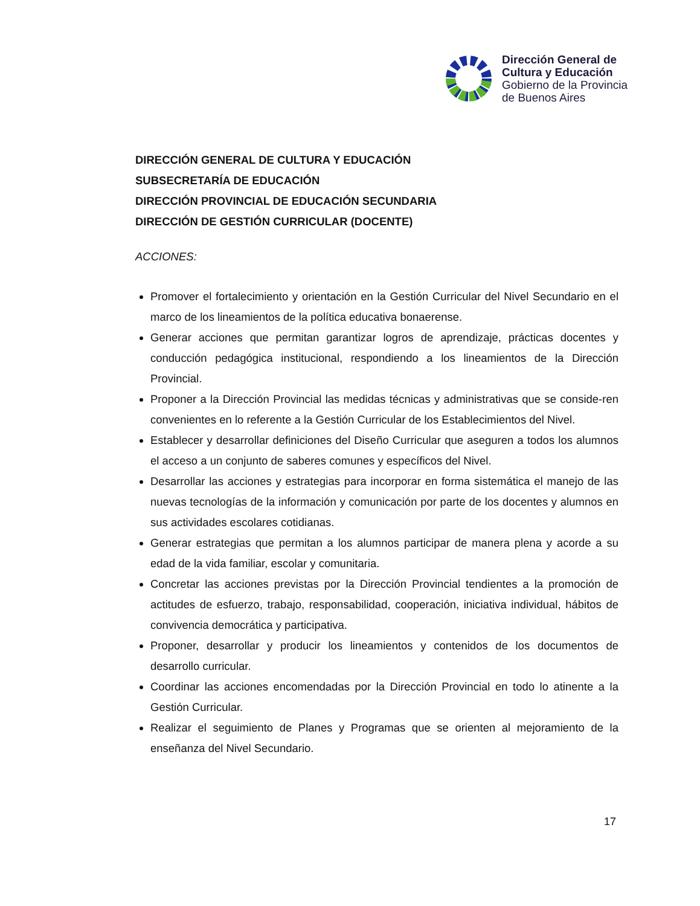Dirección General de
Cultura y Educación
Gobierno de la Provincia
de Buenos Aires
DIRECCIÓN GENERAL DE CULTURA Y EDUCACIÓN
SUBSECRETARÍA DE EDUCACIÓN
DIRECCIÓN PROVINCIAL DE EDUCACIÓN SECUNDARIA
DIRECCIÓN DE GESTIÓN CURRICULAR (DOCENTE)
ACCIONES:
Promover el fortalecimiento y orientación en la Gestión Curricular del Nivel Secundario en el marco de los lineamientos de la política educativa bonaerense.
Generar acciones que permitan garantizar logros de aprendizaje, prácticas docentes y conducción pedagógica institucional, respondiendo a los lineamientos de la Dirección Provincial.
Proponer a la Dirección Provincial las medidas técnicas y administrativas que se conside-ren convenientes en lo referente a la Gestión Curricular de los Establecimientos del Nivel.
Establecer y desarrollar definiciones del Diseño Curricular que aseguren a todos los alumnos el acceso a un conjunto de saberes comunes y específicos del Nivel.
Desarrollar las acciones y estrategias para incorporar en forma sistemática el manejo de las nuevas tecnologías de la información y comunicación por parte de los docentes y alumnos en sus actividades escolares cotidianas.
Generar estrategias que permitan a los alumnos participar de manera plena y acorde a su edad de la vida familiar, escolar y comunitaria.
Concretar las acciones previstas por la Dirección Provincial tendientes a la promoción de actitudes de esfuerzo, trabajo, responsabilidad, cooperación, iniciativa individual, hábitos de convivencia democrática y participativa.
Proponer, desarrollar y producir los lineamientos y contenidos de los documentos de desarrollo curricular.
Coordinar las acciones encomendadas por la Dirección Provincial en todo lo atinente a la Gestión Curricular.
Realizar el seguimiento de Planes y Programas que se orienten al mejoramiento de la enseñanza del Nivel Secundario.
17